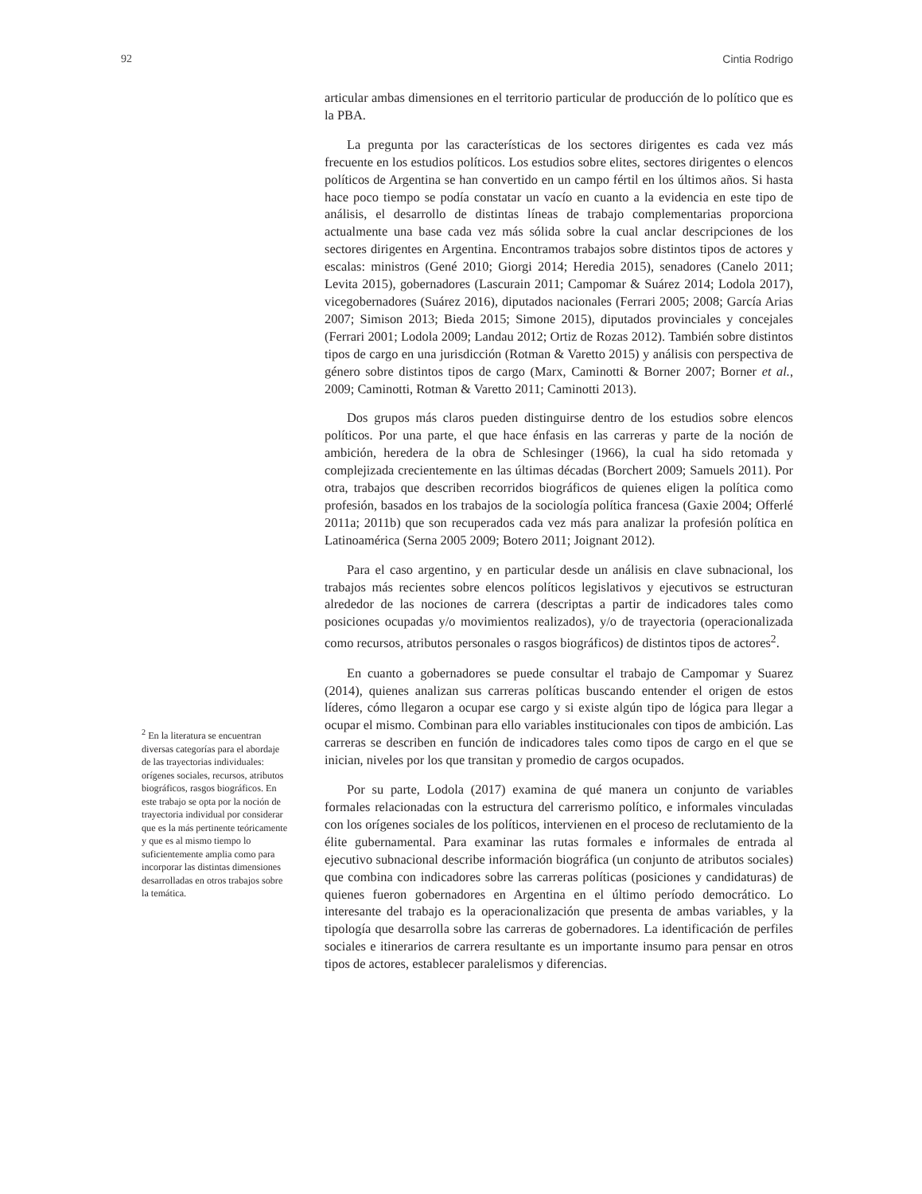92 Cintia Rodrigo
<sup>2</sup> En la literatura se encuentran diversas categorías para el abordaje de las trayectorias individuales: orígenes sociales, recursos, atributos biográficos, rasgos biográficos. En este trabajo se opta por la noción de trayectoria individual por considerar que es la más pertinente teóricamente y que es al mismo tiempo lo suficientemente amplia como para incorporar las distintas dimensiones desarrolladas en otros trabajos sobre la temática.
articular ambas dimensiones en el territorio particular de producción de lo político que es la PBA.
La pregunta por las características de los sectores dirigentes es cada vez más frecuente en los estudios políticos. Los estudios sobre elites, sectores dirigentes o elencos políticos de Argentina se han convertido en un campo fértil en los últimos años. Si hasta hace poco tiempo se podía constatar un vacío en cuanto a la evidencia en este tipo de análisis, el desarrollo de distintas líneas de trabajo complementarias proporciona actualmente una base cada vez más sólida sobre la cual anclar descripciones de los sectores dirigentes en Argentina. Encontramos trabajos sobre distintos tipos de actores y escalas: ministros (Gené 2010; Giorgi 2014; Heredia 2015), senadores (Canelo 2011; Levita 2015), gobernadores (Lascurain 2011; Campomar & Suárez 2014; Lodola 2017), vicegobernadores (Suárez 2016), diputados nacionales (Ferrari 2005; 2008; García Arias 2007; Simison 2013; Bieda 2015; Simone 2015), diputados provinciales y concejales (Ferrari 2001; Lodola 2009; Landau 2012; Ortiz de Rozas 2012). También sobre distintos tipos de cargo en una jurisdicción (Rotman & Varetto 2015) y análisis con perspectiva de género sobre distintos tipos de cargo (Marx, Caminotti & Borner 2007; Borner et al., 2009; Caminotti, Rotman & Varetto 2011; Caminotti 2013).
Dos grupos más claros pueden distinguirse dentro de los estudios sobre elencos políticos. Por una parte, el que hace énfasis en las carreras y parte de la noción de ambición, heredera de la obra de Schlesinger (1966), la cual ha sido retomada y complejizada crecientemente en las últimas décadas (Borchert 2009; Samuels 2011). Por otra, trabajos que describen recorridos biográficos de quienes eligen la política como profesión, basados en los trabajos de la sociología política francesa (Gaxie 2004; Offerlé 2011a; 2011b) que son recuperados cada vez más para analizar la profesión política en Latinoamérica (Serna 2005 2009; Botero 2011; Joignant 2012).
Para el caso argentino, y en particular desde un análisis en clave subnacional, los trabajos más recientes sobre elencos políticos legislativos y ejecutivos se estructuran alrededor de las nociones de carrera (descriptas a partir de indicadores tales como posiciones ocupadas y/o movimientos realizados), y/o de trayectoria (operacionalizada como recursos, atributos personales o rasgos biográficos) de distintos tipos de actores<sup>2</sup>.
En cuanto a gobernadores se puede consultar el trabajo de Campomar y Suarez (2014), quienes analizan sus carreras políticas buscando entender el origen de estos líderes, cómo llegaron a ocupar ese cargo y si existe algún tipo de lógica para llegar a ocupar el mismo. Combinan para ello variables institucionales con tipos de ambición. Las carreras se describen en función de indicadores tales como tipos de cargo en el que se inician, niveles por los que transitan y promedio de cargos ocupados.
Por su parte, Lodola (2017) examina de qué manera un conjunto de variables formales relacionadas con la estructura del carrerismo político, e informales vinculadas con los orígenes sociales de los políticos, intervienen en el proceso de reclutamiento de la élite gubernamental. Para examinar las rutas formales e informales de entrada al ejecutivo subnacional describe información biográfica (un conjunto de atributos sociales) que combina con indicadores sobre las carreras políticas (posiciones y candidaturas) de quienes fueron gobernadores en Argentina en el último período democrático. Lo interesante del trabajo es la operacionalización que presenta de ambas variables, y la tipología que desarrolla sobre las carreras de gobernadores. La identificación de perfiles sociales e itinerarios de carrera resultante es un importante insumo para pensar en otros tipos de actores, establecer paralelismos y diferencias.